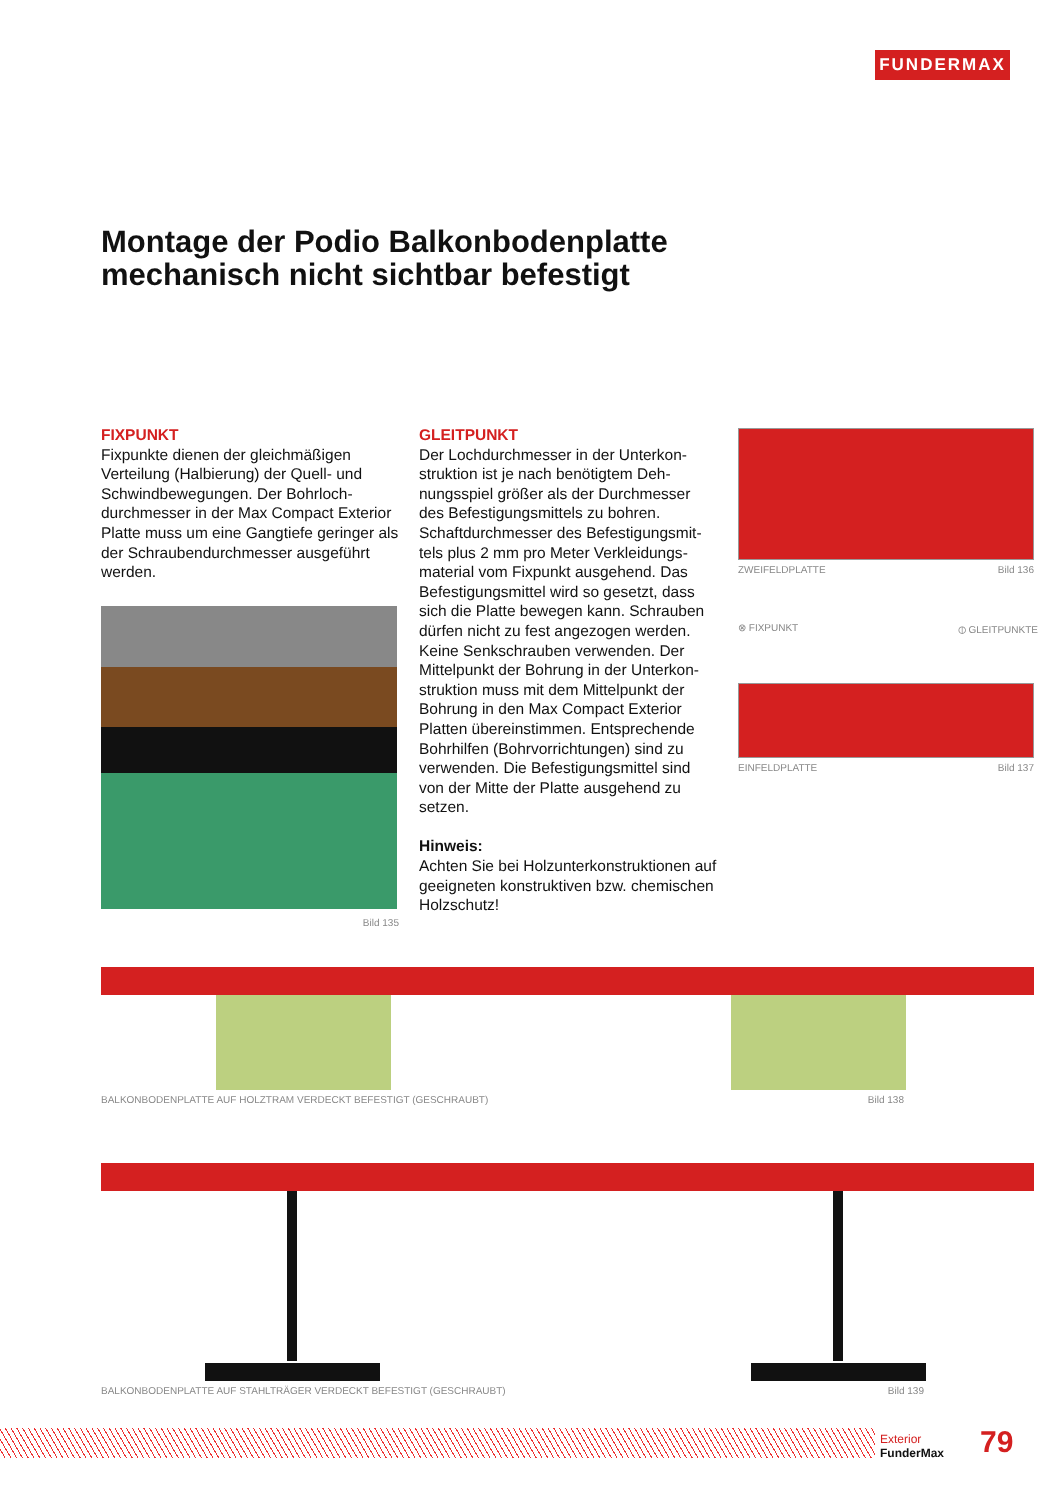FUNDERMAX
Montage der Podio Balkonbodenplatte mechanisch nicht sichtbar befestigt
FIXPUNKT
Fixpunkte dienen der gleichmäßigen Verteilung (Halbierung) der Quell- und Schwindbewegungen. Der Bohrloch­durchmesser in der Max Compact Exterior Platte muss um eine Gangtiefe geringer als der Schraubendurchmesser ausgeführt werden.
Bild 135
GLEITPUNKT
Der Lochdurchmesser in der Unterkon­struktion ist je nach benötigtem Deh­nungsspiel größer als der Durchmesser des Befestigungsmittels zu bohren. Schaftdurchmesser des Befestigungsmit­tels plus 2 mm pro Meter Verkleidungs­material vom Fixpunkt ausgehend. Das Befestigungsmittel wird so gesetzt, dass sich die Platte bewegen kann. Schrauben dürfen nicht zu fest angezogen werden. Keine Senkschrauben verwenden. Der Mittelpunkt der Bohrung in der Unterkon­struktion muss mit dem Mittelpunkt der Bohrung in den Max Compact Exterior Platten übereinstimmen. Entsprechende Bohrhilfen (Bohrvorrichtungen) sind zu verwenden. Die Befestigungsmittel sind von der Mitte der Platte ausgehend zu setzen.
Hinweis:
Achten Sie bei Holzunterkonstruktionen auf geeigneten konstruktiven bzw. chemischen Holzschutz!
ZWEIFELDPLATTE Bild 136
⊗ FIXPUNKT ⦶ GLEITPUNKTE
EINFELDPLATTE Bild 137
BALKONBODENPLATTE AUF HOLZTRAM VERDECKT BEFESTIGT (GESCHRAUBT) Bild 138
BALKONBODENPLATTE AUF STAHLTRÄGER VERDECKT BEFESTIGT (GESCHRAUBT) Bild 139
Exterior
FunderMax
79